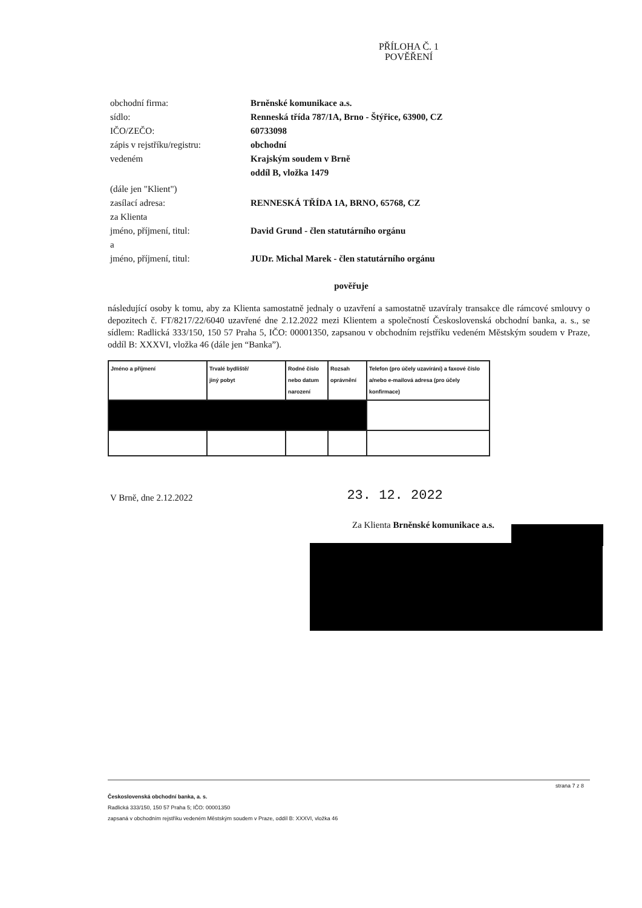PŘÍLOHA Č. 1
POVĚŘENÍ
obchodní firma: Brněnské komunikace a.s.
sídlo: Renneská třída 787/1A, Brno - Štýřice, 63900, CZ
IČO/ZEČO: 60733098
zápis v rejstříku/registru:
obchodní
vedeném Krajským soudem v Brně
oddíl B, vložka 1479
(dále jen "Klient")
zasílací adresa: RENNESKÁ TŘÍDA 1A, BRNO, 65768, CZ
za Klienta
jméno, příjmení, titul: David Grund - člen statutárního orgánu
a
jméno, příjmení, titul: JUDr. Michal Marek - člen statutárního orgánu
pověřuje
následující osoby k tomu, aby za Klienta samostatně jednaly o uzavření a samostatně uzavíraly transakce dle rámcové smlouvy o depozitech č. FT/8217/22/6040 uzavřené dne 2.12.2022 mezi Klientem a společností Československá obchodní banka, a. s., se sídlem: Radlická 333/150, 150 57 Praha 5, IČO: 00001350, zapsanou v obchodním rejstříku vedeném Městským soudem v Praze, oddíl B: XXXVI, vložka 46 (dále jen “Banka”).
| Jméno a příjmení | Trvalé bydliště/ jiný pobyt | Rodné číslo nebo datum narození | Rozsah oprávnění | Telefon (pro účely uzavírání) a faxové číslo a/nebo e-mailová adresa (pro účely konfirmace) |
| --- | --- | --- | --- | --- |
V Brně, dne 2.12.2022
23. 12. 2022
Za Klienta Brněnské komunikace a.s.
strana 7 z 8
Československá obchodní banka, a. s.
Radlická 333/150, 150 57 Praha 5; IČO: 00001350
zapsaná v obchodním rejstříku vedeném Městským soudem v Praze, oddíl B: XXXVI, vložka 46